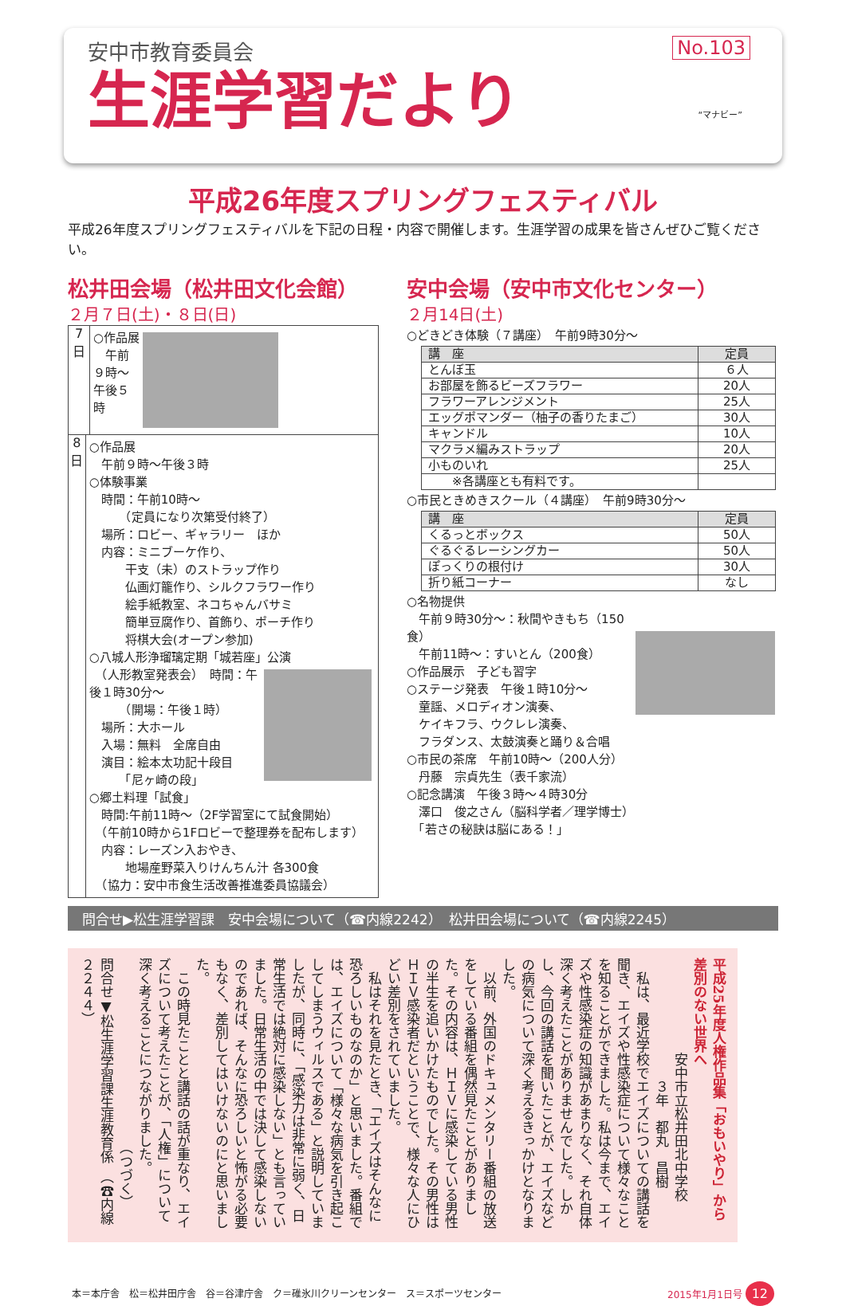安中市教育委員会
生涯学習だより
No.103
“マナビー”
平成26年度スプリングフェスティバル
平成26年度スプリングフェスティバルを下記の日程・内容で開催します。生涯学習の成果を皆さんぜひご覧ください。
松井田会場（松井田文化会館）
２月７日(土)・８日(日)
7
日
○作品展
　午前９時～午後５時
8
日
○作品展
　午前９時～午後３時
○体験事業
　時間：午前10時～
　　　（定員になり次第受付終了）
　場所：ロビー、ギャラリー　ほか
　内容：ミニブーケ作り、
　　　干支（未）のストラップ作り
　　　仏画灯籠作り、シルクフラワー作り
　　　絵手紙教室、ネコちゃんバサミ
　　　簡単豆腐作り、首飾り、ポーチ作り
　　　将棋大会(オープン参加)
○八城人形浄瑠璃定期「城若座」公演
　（人形教室発表会）
　時間：午後１時30分～
　　　（開場：午後１時）
　場所：大ホール
　入場：無料　全席自由
　演目：絵本太功記十段目
　　　「尼ヶ崎の段」
○郷土料理「試食」
　時間:午前11時～（2F学習室にて試食開始）
　（午前10時から1Fロビーで整理券を配布します）
　内容：レーズン入おやき、
　　　地場産野菜入りけんちん汁 各300食
　（協力：安中市食生活改善推進委員協議会）
安中会場（安中市文化センター）
２月14日(土)
○どきどき体験（７講座）　午前9時30分～
| 講 座 | 定員 |
| --- | --- |
| とんぼ玉 | ６人 |
| お部屋を飾るビーズフラワー | 20人 |
| フラワーアレンジメント | 25人 |
| エッグポマンダー（柚子の香りたまご） | 30人 |
| キャンドル | 10人 |
| マクラメ編みストラップ | 20人 |
| 小ものいれ | 25人 |
| ※各講座とも有料です。 | |
○市民ときめきスクール（４講座）　午前9時30分～
| 講 座 | 定員 |
| --- | --- |
| くるっとボックス | 50人 |
| ぐるぐるレーシングカー | 50人 |
| ぽっくりの根付け | 30人 |
| 折り紙コーナー | なし |
○名物提供
　午前９時30分～：秋間やきもち（150食）
　午前11時～：すいとん（200食）
○作品展示　子ども習字
○ステージ発表　午後１時10分～
　童謡、メロディオン演奏、
　ケイキフラ、ウクレレ演奏、
　フラダンス、太鼓演奏と踊り＆合唱
○市民の茶席　午前10時～（200人分）
　丹藤　宗貞先生（表千家流）
○記念講演　午後３時～４時30分
　澤口　俊之さん（脳科学者／理学博士）
　「若さの秘訣は脳にある！」
問合せ▶松生涯学習課　安中会場について（☎内線2242）　松井田会場について（☎内線2245）
平成25年度人権作品集「おもいやり」から
差別のない世界へ
　　　　　　　安中市立松井田北中学校
　　　　　　　　　３年　都丸　昌樹
　私は、最近学校でエイズについての講話を聞き、エイズや性感染症について様々なことを知ることができました。私は今まで、エイズや性感染症の知識があまりなく、それ自体深く考えたことがありませんでした。しかし、今回の講話を聞いたことが、エイズなどの病気について深く考えるきっかけとなりました。
　以前、外国のドキュメンタリー番組の放送をしている番組を偶然見たことがありました。その内容は、ＨＩＶに感染している男性の半生を追いかけたものでした。その男性はＨＩＶ感染者だということで、様々な人にひどい差別をされていました。
　私はそれを見たとき、「エイズはそんなに恐ろしいものなのか」と思いました。番組では、エイズについて「様々な病気を引き起こしてしまうウィルスである」と説明していましたが、同時に、「感染力は非常に弱く、日常生活では絶対に感染しない」とも言っていました。日常生活の中では決して感染しないのであれば、そんなに恐ろしいと怖がる必要もなく、差別してはいけないのにと思いました。
　この時見たことと講話の話が重なり、エイズについて考えたことが、「人権」について深く考えることにつながりました。
　　　　　　　　　　　　　　（つづく）
問合せ▼松生涯学習課生涯教育係　（☎内線２２４４）
本＝本庁舎　松＝松井田庁舎　谷＝谷津庁舎　ク＝碓氷川クリーンセンター　ス＝スポーツセンター 2015年1月1日号 12